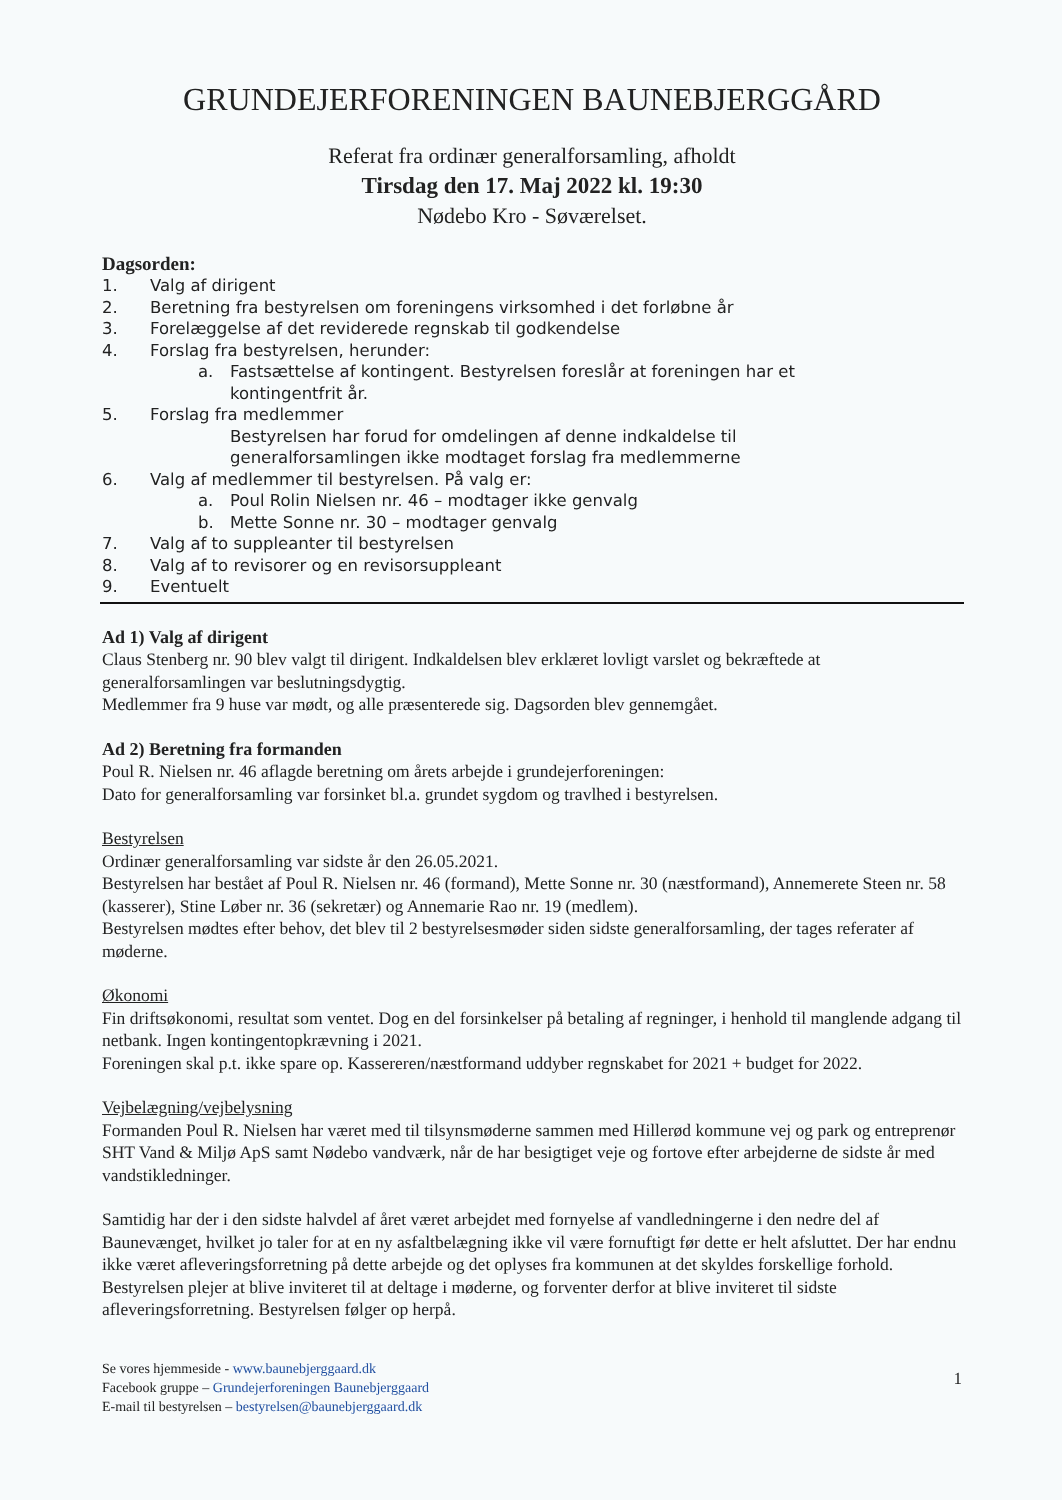GRUNDEJERFORENINGEN BAUNEBJERGGÅRD
Referat fra ordinær generalforsamling, afholdt
Tirsdag den 17. Maj 2022 kl. 19:30
Nødebo Kro - Søværelset.
Dagsorden:
1. Valg af dirigent
2. Beretning fra bestyrelsen om foreningens virksomhed i det forløbne år
3. Forelæggelse af det reviderede regnskab til godkendelse
4. Forslag fra bestyrelsen, herunder:
a. Fastsættelse af kontingent. Bestyrelsen foreslår at foreningen har et
kontingentfrit år.
5. Forslag fra medlemmer
Bestyrelsen har forud for omdelingen af denne indkaldelse til
generalforsamlingen ikke modtaget forslag fra medlemmerne
6. Valg af medlemmer til bestyrelsen. På valg er:
a. Poul Rolin Nielsen nr. 46 – modtager ikke genvalg
b. Mette Sonne nr. 30 – modtager genvalg
7. Valg af to suppleanter til bestyrelsen
8. Valg af to revisorer og en revisorsuppleant
9. Eventuelt
Ad 1) Valg af dirigent
Claus Stenberg nr. 90 blev valgt til dirigent. Indkaldelsen blev erklæret lovligt varslet og bekræftede at generalforsamlingen var beslutningsdygtig.
Medlemmer fra 9 huse var mødt, og alle præsenterede sig. Dagsorden blev gennemgået.
Ad 2) Beretning fra formanden
Poul R. Nielsen nr. 46 aflagde beretning om årets arbejde i grundejerforeningen:
Dato for generalforsamling var forsinket bl.a. grundet sygdom og travlhed i bestyrelsen.
Bestyrelsen
Ordinær generalforsamling var sidste år den 26.05.2021.
Bestyrelsen har bestået af Poul R. Nielsen nr. 46 (formand), Mette Sonne nr. 30 (næstformand), Annemerete Steen nr. 58 (kasserer), Stine Løber nr. 36 (sekretær) og Annemarie Rao nr. 19 (medlem).
Bestyrelsen mødtes efter behov, det blev til 2 bestyrelsesmøder siden sidste generalforsamling, der tages referater af møderne.
Økonomi
Fin driftsøkonomi, resultat som ventet. Dog en del forsinkelser på betaling af regninger, i henhold til manglende adgang til netbank. Ingen kontingentopkrævning i 2021.
Foreningen skal p.t. ikke spare op. Kassereren/næstformand uddyber regnskabet for 2021 + budget for 2022.
Vejbelægning/vejbelysning
Formanden Poul R. Nielsen har været med til tilsynsmøderne sammen med Hillerød kommune vej og park og entreprenør SHT Vand & Miljø ApS samt Nødebo vandværk, når de har besigtiget veje og fortove efter arbejderne de sidste år med vandstikledninger.
Samtidig har der i den sidste halvdel af året været arbejdet med fornyelse af vandledningerne i den nedre del af Baunevænget, hvilket jo taler for at en ny asfaltbelægning ikke vil være fornuftigt før dette er helt afsluttet. Der har endnu ikke været afleveringsforretning på dette arbejde og det oplyses fra kommunen at det skyldes forskellige forhold. Bestyrelsen plejer at blive inviteret til at deltage i møderne, og forventer derfor at blive inviteret til sidste afleveringsforretning. Bestyrelsen følger op herpå.
Se vores hjemmeside - www.baunebjerggaard.dk
Facebook gruppe – Grundejerforeningen Baunebjerggaard
E-mail til bestyrelsen – bestyrelsen@baunebjerggaard.dk
1